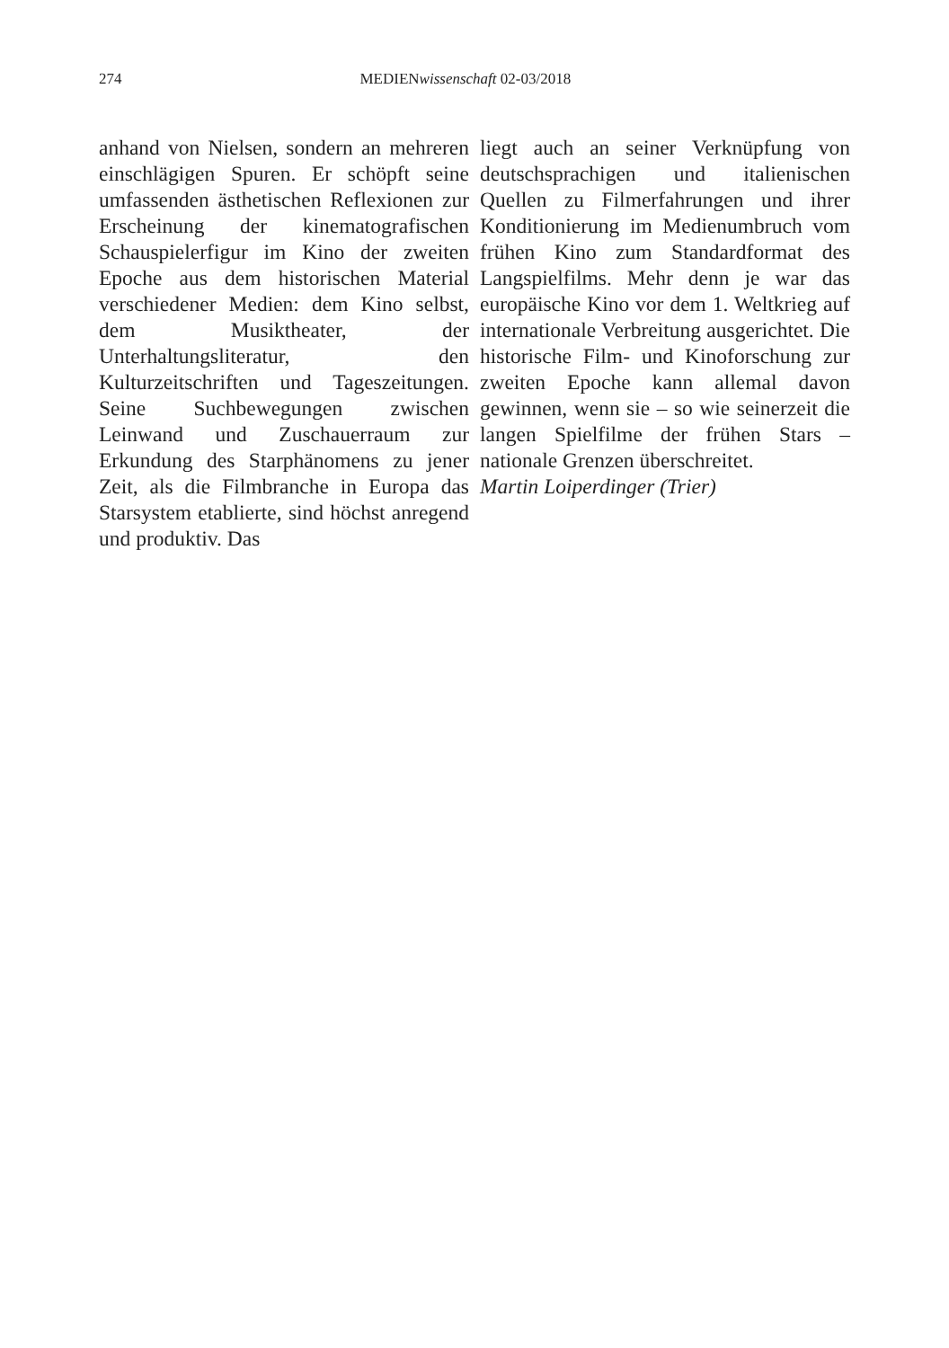274 MEDIENwissenschaft 02-03/2018
anhand von Nielsen, sondern an mehreren einschlägigen Spuren. Er schöpft seine umfassenden ästhetischen Reflexionen zur Erscheinung der kinematografischen Schauspielerfigur im Kino der zweiten Epoche aus dem historischen Material verschiedener Medien: dem Kino selbst, dem Musiktheater, der Unterhaltungsliteratur, den Kulturzeitschriften und Tageszeitungen. Seine Suchbewegungen zwischen Leinwand und Zuschauerraum zur Erkundung des Starphänomens zu jener Zeit, als die Filmbranche in Europa das Starsystem etablierte, sind höchst anregend und produktiv. Das
liegt auch an seiner Verknüpfung von deutschsprachigen und italienischen Quellen zu Filmerfahrungen und ihrer Konditionierung im Medienumbruch vom frühen Kino zum Standardformat des Langspielfilms. Mehr denn je war das europäische Kino vor dem 1. Weltkrieg auf internationale Verbreitung ausgerichtet. Die historische Film- und Kinoforschung zur zweiten Epoche kann allemal davon gewinnen, wenn sie – so wie seinerzeit die langen Spielfilme der frühen Stars – nationale Grenzen überschreitet.
Martin Loiperdinger (Trier)